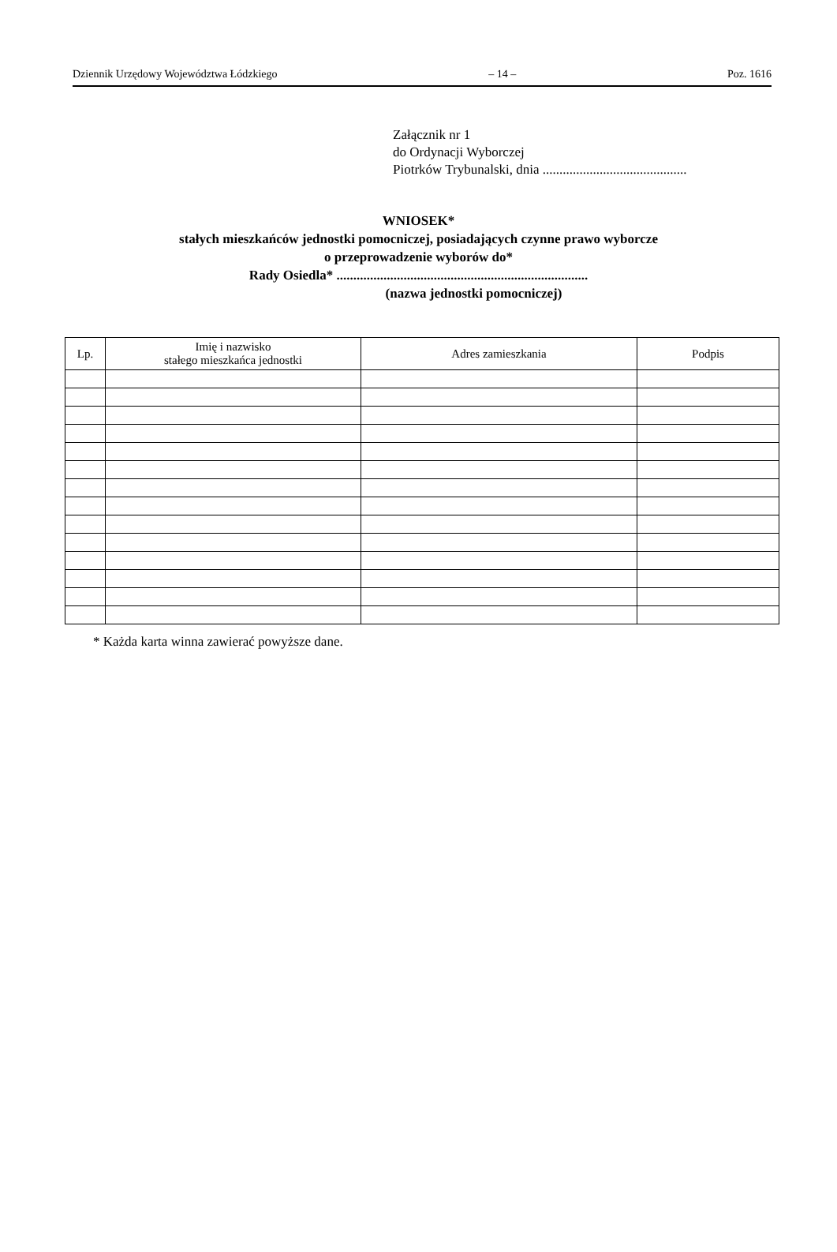Dziennik Urzędowy Województwa Łódzkiego – 14 – Poz. 1616
Załącznik nr 1
do Ordynacji Wyborczej
Piotrków Trybunalski, dnia ...........................................
WNIOSEK*
stałych mieszkańców jednostki pomocniczej, posiadających czynne prawo wyborcze
o przeprowadzenie wyborów do*
Rady Osiedla* ...........................................................................
(nazwa jednostki pomocniczej)
| Lp. | Imię i nazwisko stałego mieszkańca jednostki | Adres zamieszkania | Podpis |
| --- | --- | --- | --- |
* Każda karta winna zawierać powyższe dane.